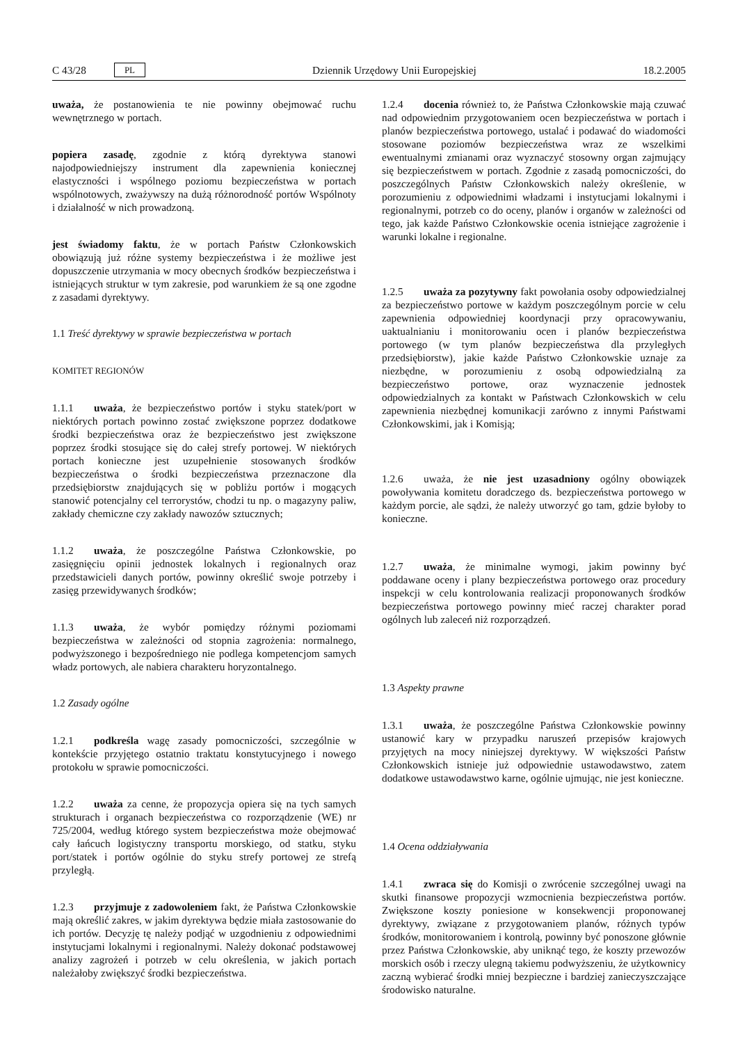C 43/28 PL Dziennik Urzędowy Unii Europejskiej 18.2.2005
uważa, że postanowienia te nie powinny obejmować ruchu wewnętrznego w portach.
popiera zasadę, zgodnie z którą dyrektywa stanowi najodpowiedniejszy instrument dla zapewnienia koniecznej elastyczności i wspólnego poziomu bezpieczeństwa w portach wspólnotowych, zważywszy na dużą różnorodność portów Wspólnoty i działalność w nich prowadzoną.
jest świadomy faktu, że w portach Państw Członkowskich obowiązują już różne systemy bezpieczeństwa i że możliwe jest dopuszczenie utrzymania w mocy obecnych środków bezpieczeństwa i istniejących struktur w tym zakresie, pod warunkiem że są one zgodne z zasadami dyrektywy.
1.1 Treść dyrektywy w sprawie bezpieczeństwa w portach
KOMITET REGIONÓW
1.1.1 uważa, że bezpieczeństwo portów i styku statek/port w niektórych portach powinno zostać zwiększone poprzez dodatkowe środki bezpieczeństwa oraz że bezpieczeństwo jest zwiększone poprzez środki stosujące się do całej strefy portowej. W niektórych portach konieczne jest uzupełnienie stosowanych środków bezpieczeństwa o środki bezpieczeństwa przeznaczone dla przedsiębiorstw znajdujących się w pobliżu portów i mogących stanowić potencjalny cel terrorystów, chodzi tu np. o magazyny paliw, zakłady chemiczne czy zakłady nawozów sztucznych;
1.1.2 uważa, że poszczególne Państwa Członkowskie, po zasięgnięciu opinii jednostek lokalnych i regionalnych oraz przedstawicieli danych portów, powinny określić swoje potrzeby i zasięg przewidywanych środków;
1.1.3 uważa, że wybór pomiędzy różnymi poziomami bezpieczeństwa w zależności od stopnia zagrożenia: normalnego, podwyższonego i bezpośredniego nie podlega kompetencjom samych władz portowych, ale nabiera charakteru horyzontalnego.
1.2 Zasady ogólne
1.2.1 podkreśla wagę zasady pomocniczości, szczególnie w kontekście przyjętego ostatnio traktatu konstytucyjnego i nowego protokołu w sprawie pomocniczości.
1.2.2 uważa za cenne, że propozycja opiera się na tych samych strukturach i organach bezpieczeństwa co rozporządzenie (WE) nr 725/2004, według którego system bezpieczeństwa może obejmować cały łańcuch logistyczny transportu morskiego, od statku, styku port/statek i portów ogólnie do styku strefy portowej ze strefą przyległą.
1.2.3 przyjmuje z zadowoleniem fakt, że Państwa Członkowskie mają określić zakres, w jakim dyrektywa będzie miała zastosowanie do ich portów. Decyzję tę należy podjąć w uzgodnieniu z odpowiednimi instytucjami lokalnymi i regionalnymi. Należy dokonać podstawowej analizy zagrożeń i potrzeb w celu określenia, w jakich portach należałoby zwiększyć środki bezpieczeństwa.
1.2.4 docenia również to, że Państwa Członkowskie mają czuwać nad odpowiednim przygotowaniem ocen bezpieczeństwa w portach i planów bezpieczeństwa portowego, ustalać i podawać do wiadomości stosowane poziomów bezpieczeństwa wraz ze wszelkimi ewentualnymi zmianami oraz wyznaczyć stosowny organ zajmujący się bezpieczeństwem w portach. Zgodnie z zasadą pomocniczości, do poszczególnych Państw Członkowskich należy określenie, w porozumieniu z odpowiednimi władzami i instytucjami lokalnymi i regionalnymi, potrzeb co do oceny, planów i organów w zależności od tego, jak każde Państwo Członkowskie ocenia istniejące zagrożenie i warunki lokalne i regionalne.
1.2.5 uważa za pozytywny fakt powołania osoby odpowiedzialnej za bezpieczeństwo portowe w każdym poszczególnym porcie w celu zapewnienia odpowiedniej koordynacji przy opracowywaniu, uaktualnianiu i monitorowaniu ocen i planów bezpieczeństwa portowego (w tym planów bezpieczeństwa dla przyległych przedsiębiorstw), jakie każde Państwo Członkowskie uznaje za niezbędne, w porozumieniu z osobą odpowiedzialną za bezpieczeństwo portowe, oraz wyznaczenie jednostek odpowiedzialnych za kontakt w Państwach Członkowskich w celu zapewnienia niezbędnej komunikacji zarówno z innymi Państwami Członkowskimi, jak i Komisją;
1.2.6 uważa, że nie jest uzasadniony ogólny obowiązek powoływania komitetu doradczego ds. bezpieczeństwa portowego w każdym porcie, ale sądzi, że należy utworzyć go tam, gdzie byłoby to konieczne.
1.2.7 uważa, że minimalne wymogi, jakim powinny być poddawane oceny i plany bezpieczeństwa portowego oraz procedury inspekcji w celu kontrolowania realizacji proponowanych środków bezpieczeństwa portowego powinny mieć raczej charakter porad ogólnych lub zaleceń niż rozporządzeń.
1.3 Aspekty prawne
1.3.1 uważa, że poszczególne Państwa Członkowskie powinny ustanowić kary w przypadku naruszeń przepisów krajowych przyjętych na mocy niniejszej dyrektywy. W większości Państw Członkowskich istnieje już odpowiednie ustawodawstwo, zatem dodatkowe ustawodawstwo karne, ogólnie ujmując, nie jest konieczne.
1.4 Ocena oddziaływania
1.4.1 zwraca się do Komisji o zwrócenie szczególnej uwagi na skutki finansowe propozycji wzmocnienia bezpieczeństwa portów. Zwiększone koszty poniesione w konsekwencji proponowanej dyrektywy, związane z przygotowaniem planów, różnych typów środków, monitorowaniem i kontrolą, powinny być ponoszone głównie przez Państwa Członkowskie, aby uniknąć tego, że koszty przewozów morskich osób i rzeczy ulegną takiemu podwyższeniu, że użytkownicy zaczną wybierać środki mniej bezpieczne i bardziej zanieczyszczające środowisko naturalne.